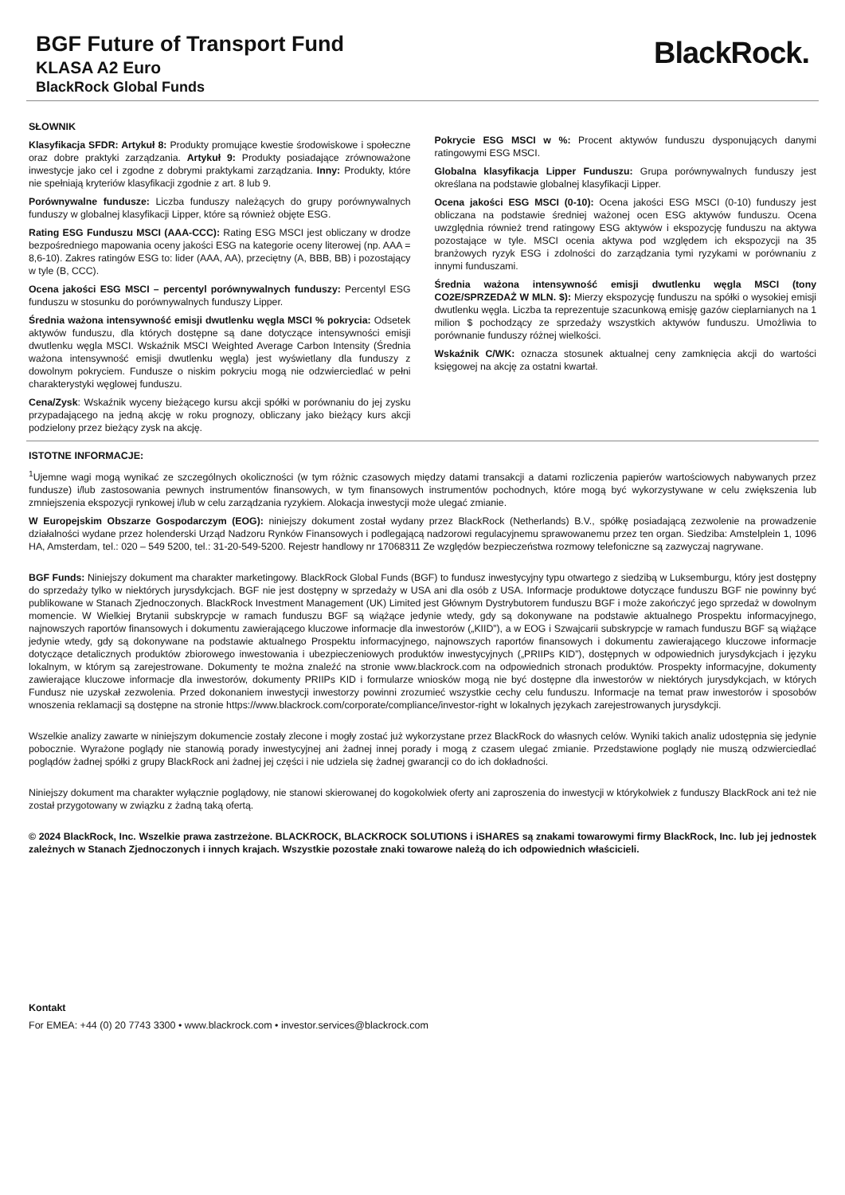BGF Future of Transport Fund
KLASA A2 Euro
BlackRock Global Funds
BlackRock.
SŁOWNIK
Klasyfikacja SFDR: Artykuł 8: Produkty promujące kwestie środowiskowe i społeczne oraz dobre praktyki zarządzania. Artykuł 9: Produkty posiadające zrównoważone inwestycje jako cel i zgodne z dobrymi praktykami zarządzania. Inny: Produkty, które nie spełniają kryteriów klasyfikacji zgodnie z art. 8 lub 9.
Porównywalne fundusze: Liczba funduszy należących do grupy porównywalnych funduszy w globalnej klasyfikacji Lipper, które są również objęte ESG.
Rating ESG Funduszu MSCI (AAA-CCC): Rating ESG MSCI jest obliczany w drodze bezpośredniego mapowania oceny jakości ESG na kategorie oceny literowej (np. AAA = 8,6-10). Zakres ratingów ESG to: lider (AAA, AA), przeciętny (A, BBB, BB) i pozostający w tyle (B, CCC).
Ocena jakości ESG MSCI – percentyl porównywalnych funduszy: Percentyl ESG funduszu w stosunku do porównywalnych funduszy Lipper.
Średnia ważona intensywność emisji dwutlenku węgla MSCI % pokrycia: Odsetek aktywów funduszu, dla których dostępne są dane dotyczące intensywności emisji dwutlenku węgla MSCI. Wskaźnik MSCI Weighted Average Carbon Intensity (Średnia ważona intensywność emisji dwutlenku węgla) jest wyświetlany dla funduszy z dowolnym pokryciem. Fundusze o niskim pokryciu mogą nie odzwierciedlać w pełni charakterystyki węglowej funduszu.
Cena/Zysk: Wskaźnik wyceny bieżącego kursu akcji spółki w porównaniu do jej zysku przypadającego na jedną akcję w roku prognozy, obliczany jako bieżący kurs akcji podzielony przez bieżący zysk na akcję.
Pokrycie ESG MSCI w %: Procent aktywów funduszu dysponujących danymi ratingowymi ESG MSCI.
Globalna klasyfikacja Lipper Funduszu: Grupa porównywalnych funduszy jest określana na podstawie globalnej klasyfikacji Lipper.
Ocena jakości ESG MSCI (0-10): Ocena jakości ESG MSCI (0-10) funduszy jest obliczana na podstawie średniej ważonej ocen ESG aktywów funduszu. Ocena uwzględnia również trend ratingowy ESG aktywów i ekspozycję funduszu na aktywa pozostające w tyle. MSCI ocenia aktywa pod względem ich ekspozycji na 35 branżowych ryzyk ESG i zdolności do zarządzania tymi ryzykami w porównaniu z innymi funduszami.
Średnia ważona intensywność emisji dwutlenku węgla MSCI (tony CO2E/SPRZEDAŻ W MLN. $): Mierzy ekspozycję funduszu na spółki o wysokiej emisji dwutlenku węgla. Liczba ta reprezentuje szacunkową emisję gazów cieplarnianych na 1 milion $ pochodzący ze sprzedaży wszystkich aktywów funduszu. Umożliwia to porównanie funduszy różnej wielkości.
Wskaźnik C/WK: oznacza stosunek aktualnej ceny zamknięcia akcji do wartości księgowej na akcję za ostatni kwartał.
ISTOTNE INFORMACJE:
<sup>1</sup> Ujemne wagi mogą wynikać ze szczególnych okoliczności (w tym różnic czasowych między datami transakcji a datami rozliczenia papierów wartościowych nabywanych przez fundusze) i/lub zastosowania pewnych instrumentów finansowych, w tym finansowych instrumentów pochodnych, które mogą być wykorzystywane w celu zwiększenia lub zmniejszenia ekspozycji rynkowej i/lub w celu zarządzania ryzykiem. Alokacja inwestycji może ulegać zmianie.
W Europejskim Obszarze Gospodarczym (EOG): niniejszy dokument został wydany przez BlackRock (Netherlands) B.V., spółkę posiadającą zezwolenie na prowadzenie działalności wydane przez holenderski Urząd Nadzoru Rynków Finansowych i podlegającą nadzorowi regulacyjnemu sprawowanemu przez ten organ. Siedziba: Amstelplein 1, 1096 HA, Amsterdam, tel.: 020 – 549 5200, tel.: 31-20-549-5200. Rejestr handlowy nr 17068311 Ze względów bezpieczeństwa rozmowy telefoniczne są zazwyczaj nagrywane.
BGF Funds: Niniejszy dokument ma charakter marketingowy. BlackRock Global Funds (BGF) to fundusz inwestycyjny typu otwartego z siedzibą w Luksemburgu, który jest dostępny do sprzedaży tylko w niektórych jurysdykcjach. BGF nie jest dostępny w sprzedaży w USA ani dla osób z USA. Informacje produktowe dotyczące funduszu BGF nie powinny być publikowane w Stanach Zjednoczonych. BlackRock Investment Management (UK) Limited jest Głównym Dystrybutorem funduszu BGF i może zakończyć jego sprzedaż w dowolnym momencie. W Wielkiej Brytanii subskrypcje w ramach funduszu BGF są wiążące jedynie wtedy, gdy są dokonywane na podstawie aktualnego Prospektu informacyjnego, najnowszych raportów finansowych i dokumentu zawierającego kluczowe informacje dla inwestorów („KIID”), a w EOG i Szwajcarii subskrypcje w ramach funduszu BGF są wiążące jedynie wtedy, gdy są dokonywane na podstawie aktualnego Prospektu informacyjnego, najnowszych raportów finansowych i dokumentu zawierającego kluczowe informacje dotyczące detalicznych produktów zbiorowego inwestowania i ubezpieczeniowych produktów inwestycyjnych („PRIIPs KID”), dostępnych w odpowiednich jurysdykcjach i języku lokalnym, w którym są zarejestrowane. Dokumenty te można znaleźć na stronie www.blackrock.com na odpowiednich stronach produktów. Prospekty informacyjne, dokumenty zawierające kluczowe informacje dla inwestorów, dokumenty PRIIPs KID i formularze wniosków mogą nie być dostępne dla inwestorów w niektórych jurysdykcjach, w których Fundusz nie uzyskał zezwolenia. Przed dokonaniem inwestycji inwestorzy powinni zrozumieć wszystkie cechy celu funduszu. Informacje na temat praw inwestorów i sposobów wnoszenia reklamacji są dostępne na stronie https://www.blackrock.com/corporate/compliance/investor-right w lokalnych językach zarejestrowanych jurysdykcji.
Wszelkie analizy zawarte w niniejszym dokumencie zostały zlecone i mogły zostać już wykorzystane przez BlackRock do własnych celów. Wyniki takich analiz udostępnia się jedynie pobocznie. Wyrażone poglądy nie stanowią porady inwestycyjnej ani żadnej innej porady i mogą z czasem ulegać zmianie. Przedstawione poglądy nie muszą odzwierciedlać poglądów żadnej spółki z grupy BlackRock ani żadnej jej części i nie udziela się żadnej gwarancji co do ich dokładności.
Niniejszy dokument ma charakter wyłącznie poglądowy, nie stanowi skierowanej do kogokolwiek oferty ani zaproszenia do inwestycji w którykolwiek z funduszy BlackRock ani też nie został przygotowany w związku z żadną taką ofertą.
© 2024 BlackRock, Inc. Wszelkie prawa zastrzeżone. BLACKROCK, BLACKROCK SOLUTIONS i iSHARES są znakami towarowymi firmy BlackRock, Inc. lub jej jednostek zależnych w Stanach Zjednoczonych i innych krajach. Wszystkie pozostałe znaki towarowe należą do ich odpowiednich właścicieli.
Kontakt
For EMEA: +44 (0) 20 7743 3300 • www.blackrock.com • investor.services@blackrock.com